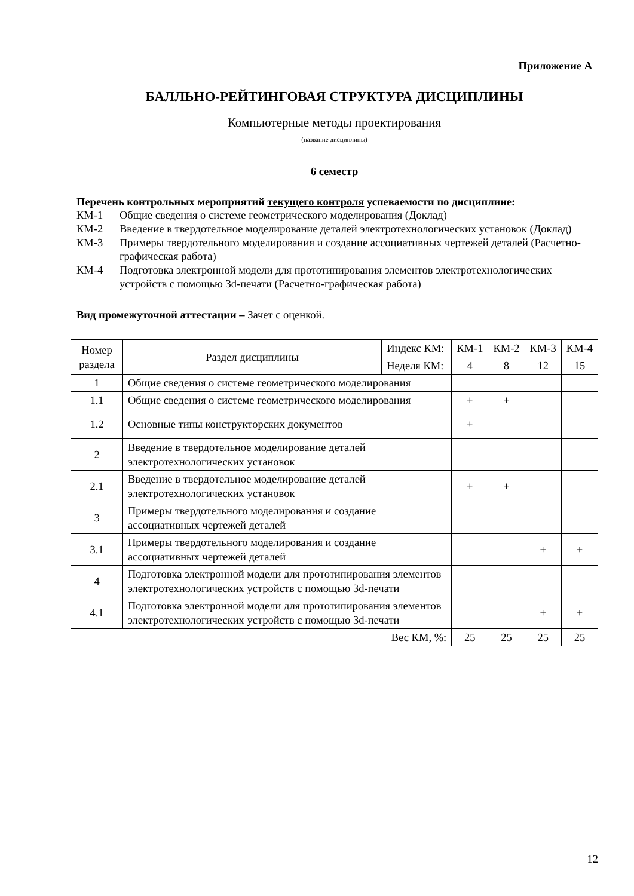Приложение А
БАЛЛЬНО-РЕЙТИНГОВАЯ СТРУКТУРА ДИСЦИПЛИНЫ
Компьютерные методы проектирования
(название дисциплины)
6 семестр
Перечень контрольных мероприятий текущего контроля успеваемости по дисциплине:
КМ-1 Общие сведения о системе геометрического моделирования (Доклад)
КМ-2 Введение в твердотельное моделирование деталей электротехнологических установок (Доклад)
КМ-3 Примеры твердотельного моделирования и создание ассоциативных чертежей деталей (Расчетно-графическая работа)
КМ-4 Подготовка электронной модели для прототипирования элементов электротехнологических устройств с помощью 3d-печати (Расчетно-графическая работа)
Вид промежуточной аттестации – Зачет с оценкой.
| Номер раздела | Раздел дисциплины | Индекс КМ: | КМ-1 | КМ-2 | КМ-3 | КМ-4 |
| --- | --- | --- | --- | --- | --- | --- |
| | | Неделя КМ: | 4 | 8 | 12 | 15 |
| 1 | Общие сведения о системе геометрического моделирования | | | | | |
| 1.1 | Общие сведения о системе геометрического моделирования | | + | + | | |
| 1.2 | Основные типы конструкторских документов | | + | | | |
| 2 | Введение в твердотельное моделирование деталей электротехнологических установок | | | | | |
| 2.1 | Введение в твердотельное моделирование деталей электротехнологических установок | | + | + | | |
| 3 | Примеры твердотельного моделирования и создание ассоциативных чертежей деталей | | | | | |
| 3.1 | Примеры твердотельного моделирования и создание ассоциативных чертежей деталей | | | | + | + |
| 4 | Подготовка электронной модели для прототипирования элементов электротехнологических устройств с помощью 3d-печати | | | | | |
| 4.1 | Подготовка электронной модели для прототипирования элементов электротехнологических устройств с помощью 3d-печати | | | | + | + |
| Вес КМ, %: | | | 25 | 25 | 25 | 25 |
12